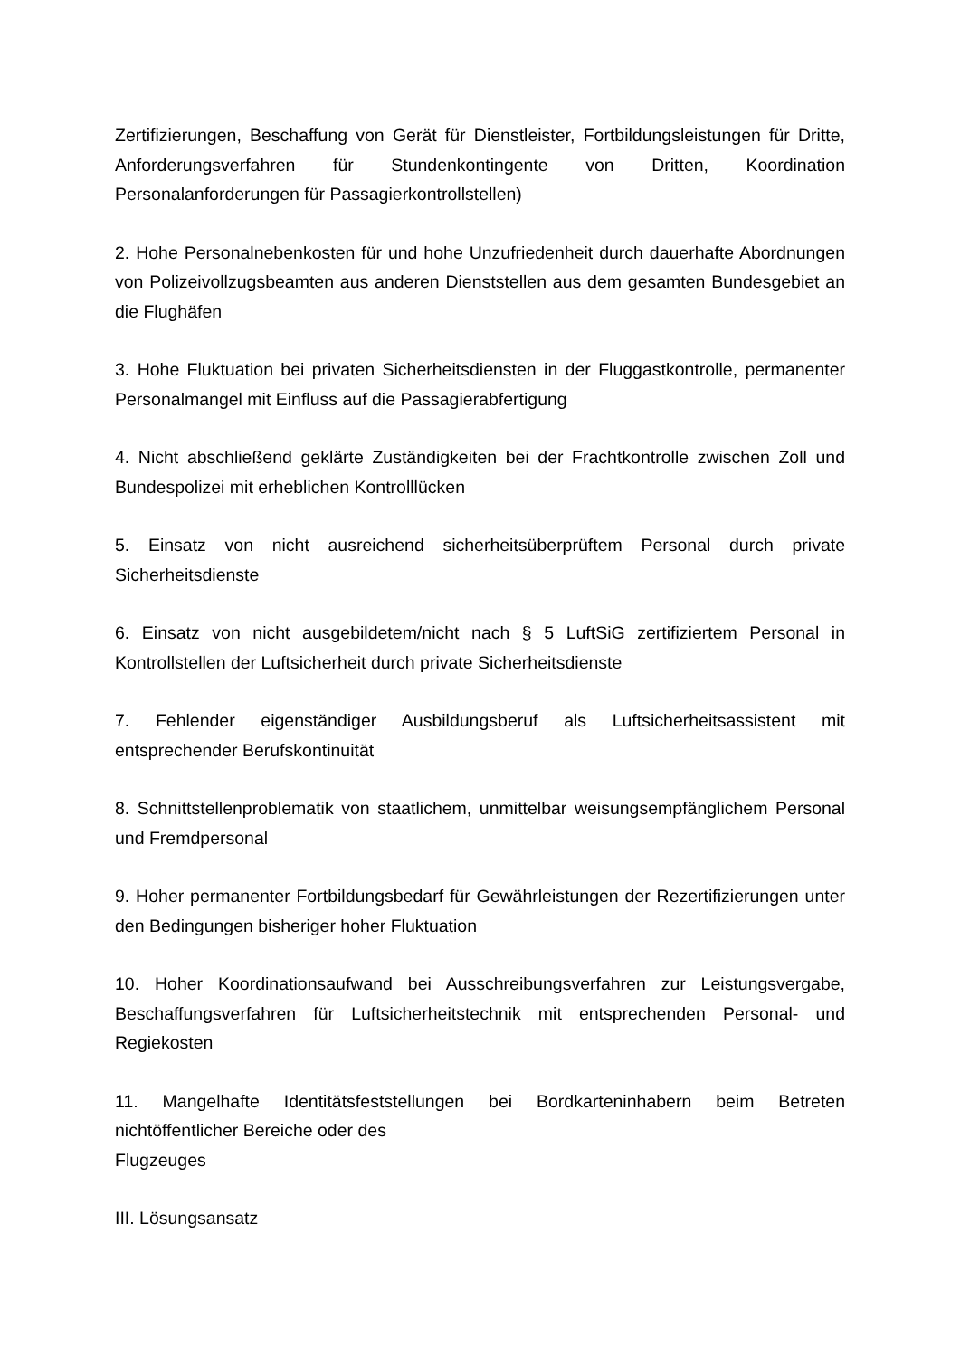Zertifizierungen, Beschaffung von Gerät für Dienstleister, Fortbildungsleistungen für Dritte, Anforderungsverfahren für Stundenkontingente von Dritten, Koordination Personalanforderungen für Passagierkontrollstellen)
2. Hohe Personalnebenkosten für und hohe Unzufriedenheit durch dauerhafte Abordnungen von Polizeivollzugsbeamten aus anderen Dienststellen aus dem gesamten Bundesgebiet an die Flughäfen
3. Hohe Fluktuation bei privaten Sicherheitsdiensten in der Fluggastkontrolle, permanenter Personalmangel mit Einfluss auf die Passagierabfertigung
4. Nicht abschließend geklärte Zuständigkeiten bei der Frachtkontrolle zwischen Zoll und Bundespolizei mit erheblichen Kontrolllücken
5. Einsatz von nicht ausreichend sicherheitsüberprüftem Personal durch private Sicherheitsdienste
6. Einsatz von nicht ausgebildetem/nicht nach § 5 LuftSiG zertifiziertem Personal in Kontrollstellen der Luftsicherheit durch private Sicherheitsdienste
7. Fehlender eigenständiger Ausbildungsberuf als Luftsicherheitsassistent mit entsprechender Berufskontinuität
8. Schnittstellenproblematik von staatlichem, unmittelbar weisungsempfänglichem Personal und Fremdpersonal
9. Hoher permanenter Fortbildungsbedarf für Gewährleistungen der Rezertifizierungen unter den Bedingungen bisheriger hoher Fluktuation
10. Hoher Koordinationsaufwand bei Ausschreibungsverfahren zur Leistungsvergabe, Beschaffungsverfahren für Luftsicherheitstechnik mit entsprechenden Personal- und Regiekosten
11. Mangelhafte Identitätsfeststellungen bei Bordkarteninhabern beim Betreten nichtöffentlicher Bereiche oder des
Flugzeuges
III. Lösungsansatz